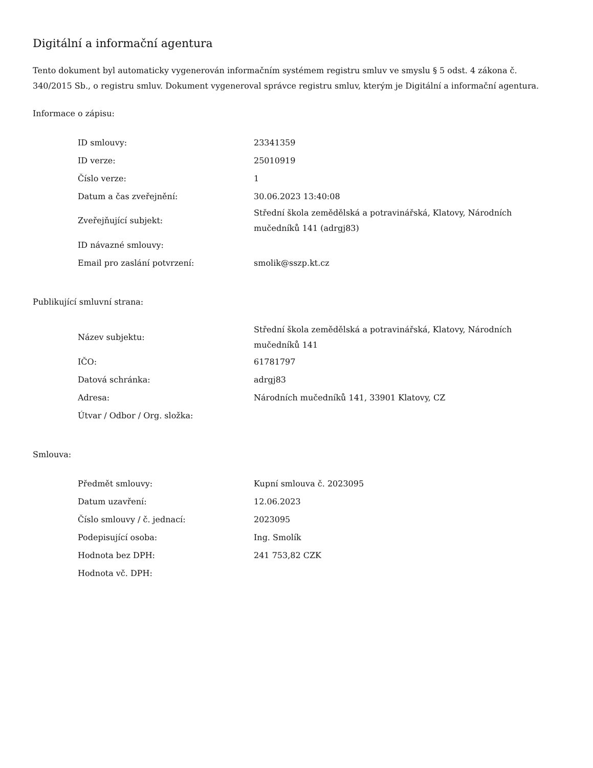Digitální a informační agentura
Tento dokument byl automaticky vygenerován informačním systémem registru smluv ve smyslu § 5 odst. 4 zákona č. 340/2015 Sb., o registru smluv. Dokument vygeneroval správce registru smluv, kterým je Digitální a informační agentura.
Informace o zápisu:
| ID smlouvy: | 23341359 |
| ID verze: | 25010919 |
| Číslo verze: | 1 |
| Datum a čas zveřejnění: | 30.06.2023 13:40:08 |
| Zveřejňující subjekt: | Střední škola zemědělská a potravinářská, Klatovy, Národních mučedníků 141 (adrgj83) |
| ID návazné smlouvy: | |
| Email pro zaslání potvrzení: | smolik@sszp.kt.cz |
Publikující smluvní strana:
| Název subjektu: | Střední škola zemědělská a potravinářská, Klatovy, Národních mučedníků 141 |
| IČO: | 61781797 |
| Datová schránka: | adrgj83 |
| Adresa: | Národních mučedníků 141, 33901 Klatovy, CZ |
| Útvar / Odbor / Org. složka: | |
Smlouva:
| Předmět smlouvy: | Kupní smlouva č. 2023095 |
| Datum uzavření: | 12.06.2023 |
| Číslo smlouvy / č. jednací: | 2023095 |
| Podepisující osoba: | Ing. Smolík |
| Hodnota bez DPH: | 241 753,82 CZK |
| Hodnota vč. DPH: | |